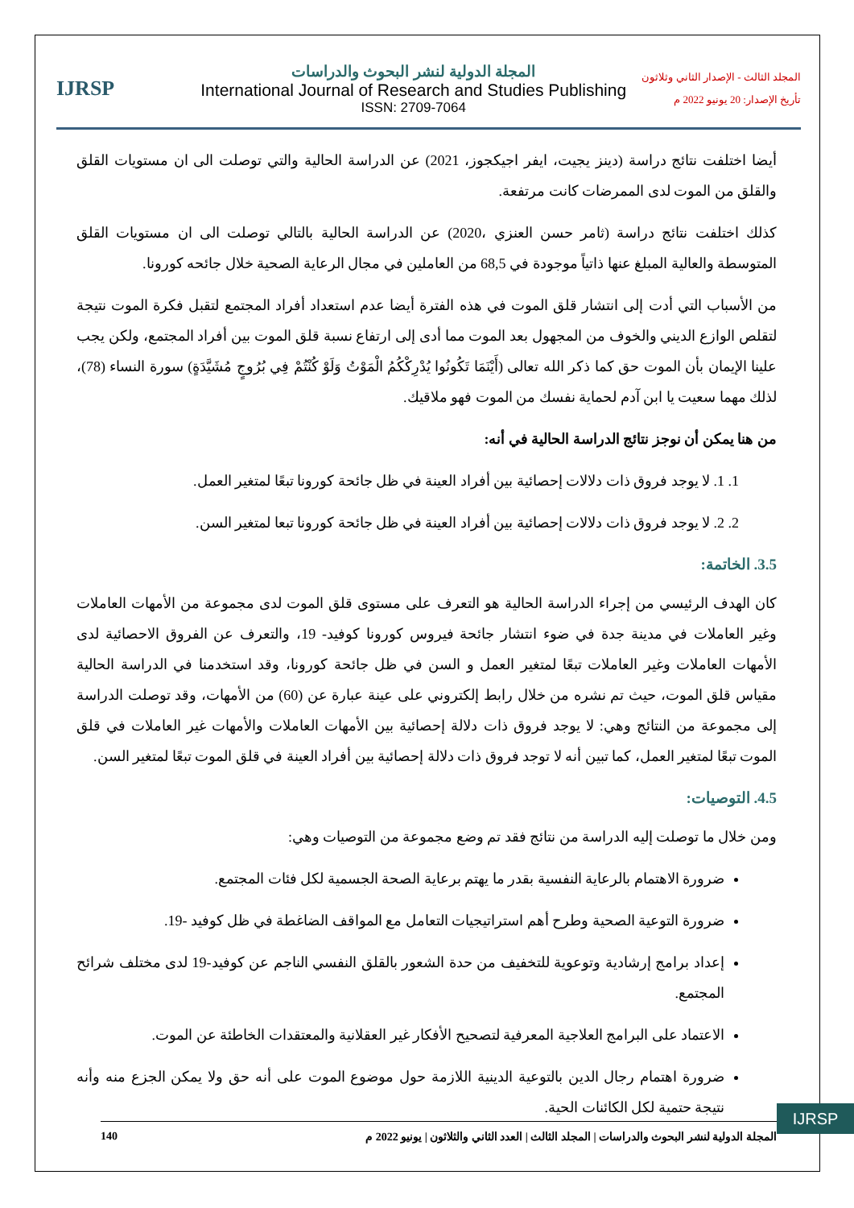IJRSP
المجلة الدولية لنشر البحوث والدراسات
International Journal of Research and Studies Publishing
ISSN: 2709-7064
المجلد الثالث - الإصدار الثاني وثلاثون
تأريخ الإصدار: 20 يونيو 2022 م
أيضا اختلفت نتائج دراسة (دينز يجيت، ايفر اجيكجوز، 2021) عن الدراسة الحالية والتي توصلت الى ان مستويات القلق والقلق من الموت لدى الممرضات كانت مرتفعة.
كذلك اختلفت نتائج دراسة (ثامر حسن العنزي ،2020) عن الدراسة الحالية بالتالي توصلت الى ان مستويات القلق المتوسطة والعالية المبلغ عنها ذاتياً موجودة في 68,5 من العاملين في مجال الرعاية الصحية خلال جائحه كورونا.
من الأسباب التي أدت إلى انتشار قلق الموت في هذه الفترة أيضا عدم استعداد أفراد المجتمع لتقبل فكرة الموت نتيجة لتقلص الوازع الديني والخوف من المجهول بعد الموت مما أدى إلى ارتفاع نسبة قلق الموت بين أفراد المجتمع، ولكن يجب علينا الإيمان بأن الموت حق كما ذكر الله تعالى (أَيْنَمَا تَكُونُوا يُدْرِكْكُمُ الْمَوْتُ وَلَوْ كُنْتُمْ فِي بُرُوجٍ مُشَيَّدَةٍ) سورة النساء (78)، لذلك مهما سعيت يا ابن آدم لحماية نفسك من الموت فهو ملاقيك.
من هنا يمكن أن نوجز نتائج الدراسة الحالية في أنه:
1. 1. لا يوجد فروق ذات دلالات إحصائية بين أفراد العينة في ظل جائحة كورونا تبعًا لمتغير العمل.
2. 2. لا يوجد فروق ذات دلالات إحصائية بين أفراد العينة في ظل جائحة كورونا تبعا لمتغير السن.
3.5. الخاتمة:
كان الهدف الرئيسي من إجراء الدراسة الحالية هو التعرف على مستوى قلق الموت لدى مجموعة من الأمهات العاملات وغير العاملات في مدينة جدة في ضوء انتشار جائحة فيروس كورونا كوفيد- 19، والتعرف عن الفروق الاحصائية لدى الأمهات العاملات وغير العاملات تبعًا لمتغير العمل و السن في ظل جائحة كورونا، وقد استخدمنا في الدراسة الحالية مقياس قلق الموت، حيث تم نشره من خلال رابط إلكتروني على عينة عبارة عن (60) من الأمهات، وقد توصلت الدراسة إلى مجموعة من النتائج وهي: لا يوجد فروق ذات دلالة إحصائية بين الأمهات العاملات والأمهات غير العاملات في قلق الموت تبعًا لمتغير العمل، كما تبين أنه لا توجد فروق ذات دلالة إحصائية بين أفراد العينة في قلق الموت تبعًا لمتغير السن.
4.5. التوصيات:
ومن خلال ما توصلت إليه الدراسة من نتائج فقد تم وضع مجموعة من التوصيات وهي:
ضرورة الاهتمام بالرعاية النفسية بقدر ما يهتم برعاية الصحة الجسمية لكل فئات المجتمع.
ضرورة التوعية الصحية وطرح أهم استراتيجيات التعامل مع المواقف الضاغطة في ظل كوفيد -19.
إعداد برامج إرشادية وتوعوية للتخفيف من حدة الشعور بالقلق النفسي الناجم عن كوفيد-19 لدى مختلف شرائح المجتمع.
الاعتماد على البرامج العلاجية المعرفية لتصحيح الأفكار غير العقلانية والمعتقدات الخاطئة عن الموت.
ضرورة اهتمام رجال الدين بالتوعية الدينية اللازمة حول موضوع الموت على أنه حق ولا يمكن الجزع منه وأنه نتيجة حتمية لكل الكائنات الحية.
IJRSP
المجلة الدولية لنشر البحوث والدراسات | المجلد الثالث | العدد الثاني والثلاثون | يونيو 2022 م 140